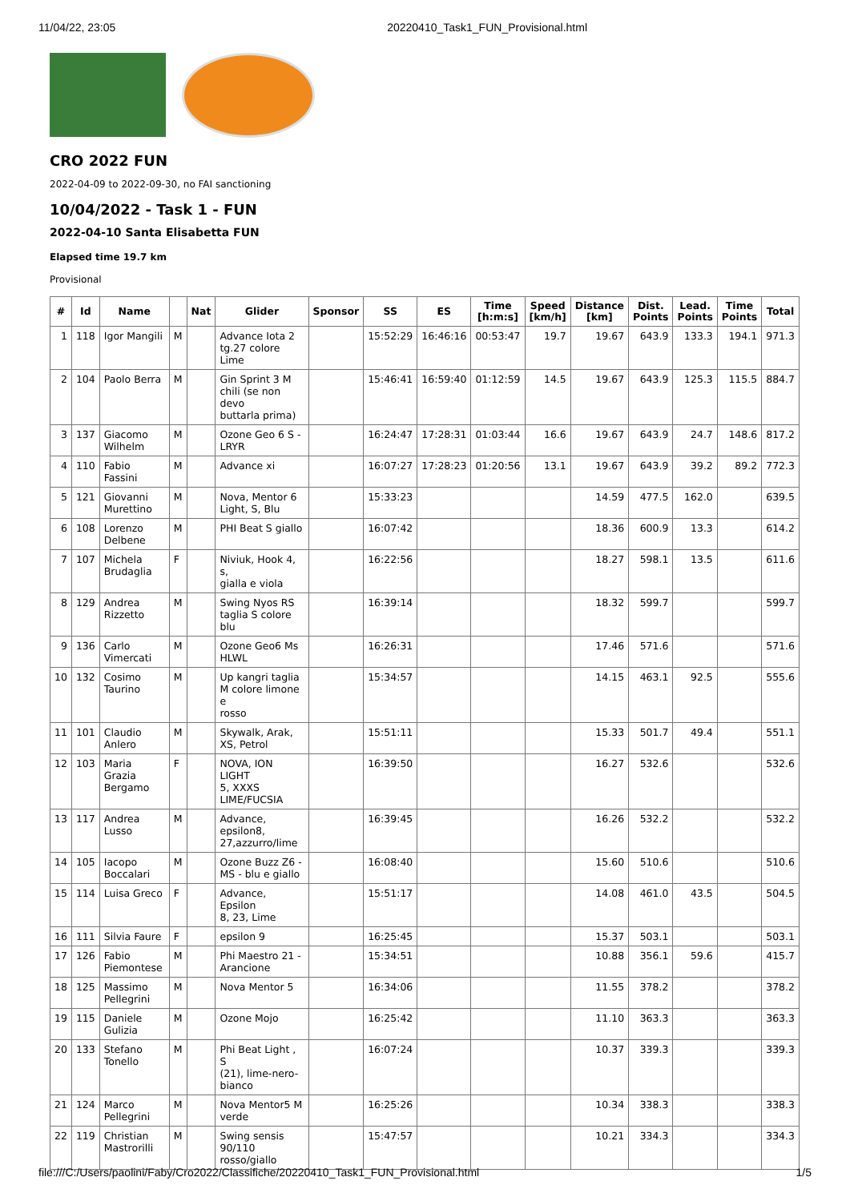11/04/22, 23:05 20220410_Task1_FUN_Provisional.html
CRO 2022 FUN
2022-04-09 to 2022-09-30, no FAI sanctioning
10/04/2022 - Task 1 - FUN
2022-04-10 Santa Elisabetta FUN
Elapsed time 19.7 km
Provisional
| # | Id | Name | | Nat | Glider | Sponsor | SS | ES | Time [h:m:s] | Speed [km/h] | Distance [km] | Dist. Points | Lead. Points | Time Points | Total |
| --- | --- | --- | --- | --- | --- | --- | --- | --- | --- | --- | --- | --- | --- | --- | --- |
| 1 | 118 | Igor Mangili | M | | Advance Iota 2 tg.27 colore Lime | | 15:52:29 | 16:46:16 | 00:53:47 | 19.7 | 19.67 | 643.9 | 133.3 | 194.1 | 971.3 |
| 2 | 104 | Paolo Berra | M | | Gin Sprint 3 M chili (se non devo buttarla prima) | | 15:46:41 | 16:59:40 | 01:12:59 | 14.5 | 19.67 | 643.9 | 125.3 | 115.5 | 884.7 |
| 3 | 137 | Giacomo Wilhelm | M | | Ozone Geo 6 S - LRYR | | 16:24:47 | 17:28:31 | 01:03:44 | 16.6 | 19.67 | 643.9 | 24.7 | 148.6 | 817.2 |
| 4 | 110 | Fabio Fassini | M | | Advance xi | | 16:07:27 | 17:28:23 | 01:20:56 | 13.1 | 19.67 | 643.9 | 39.2 | 89.2 | 772.3 |
| 5 | 121 | Giovanni Murettino | M | | Nova, Mentor 6 Light, S, Blu | | 15:33:23 | | | | 14.59 | 477.5 | 162.0 | | 639.5 |
| 6 | 108 | Lorenzo Delbene | M | | PHI Beat S giallo | | 16:07:42 | | | | 18.36 | 600.9 | 13.3 | | 614.2 |
| 7 | 107 | Michela Brudaglia | F | | Niviuk, Hook 4, s, gialla e viola | | 16:22:56 | | | | 18.27 | 598.1 | 13.5 | | 611.6 |
| 8 | 129 | Andrea Rizzetto | M | | Swing Nyos RS taglia S colore blu | | 16:39:14 | | | | 18.32 | 599.7 | | | 599.7 |
| 9 | 136 | Carlo Vimercati | M | | Ozone Geo6 Ms HLWL | | 16:26:31 | | | | 17.46 | 571.6 | | | 571.6 |
| 10 | 132 | Cosimo Taurino | M | | Up kangri taglia M colore limone e rosso | | 15:34:57 | | | | 14.15 | 463.1 | 92.5 | | 555.6 |
| 11 | 101 | Claudio Anlero | M | | Skywalk, Arak, XS, Petrol | | 15:51:11 | | | | 15.33 | 501.7 | 49.4 | | 551.1 |
| 12 | 103 | Maria Grazia Bergamo | F | | NOVA, ION LIGHT 5, XXXS LIME/FUCSIA | | 16:39:50 | | | | 16.27 | 532.6 | | | 532.6 |
| 13 | 117 | Andrea Lusso | M | | Advance, epsilon8, 27,azzurro/lime | | 16:39:45 | | | | 16.26 | 532.2 | | | 532.2 |
| 14 | 105 | Iacopo Boccalari | M | | Ozone Buzz Z6 - MS - blu e giallo | | 16:08:40 | | | | 15.60 | 510.6 | | | 510.6 |
| 15 | 114 | Luisa Greco | F | | Advance, Epsilon 8, 23, Lime | | 15:51:17 | | | | 14.08 | 461.0 | 43.5 | | 504.5 |
| 16 | 111 | Silvia Faure | F | | epsilon 9 | | 16:25:45 | | | | 15.37 | 503.1 | | | 503.1 |
| 17 | 126 | Fabio Piemontese | M | | Phi Maestro 21 - Arancione | | 15:34:51 | | | | 10.88 | 356.1 | 59.6 | | 415.7 |
| 18 | 125 | Massimo Pellegrini | M | | Nova Mentor 5 | | 16:34:06 | | | | 11.55 | 378.2 | | | 378.2 |
| 19 | 115 | Daniele Gulizia | M | | Ozone Mojo | | 16:25:42 | | | | 11.10 | 363.3 | | | 363.3 |
| 20 | 133 | Stefano Tonello | M | | Phi Beat Light , S (21), lime-nero- bianco | | 16:07:24 | | | | 10.37 | 339.3 | | | 339.3 |
| 21 | 124 | Marco Pellegrini | M | | Nova Mentor5 M verde | | 16:25:26 | | | | 10.34 | 338.3 | | | 338.3 |
| 22 | 119 | Christian Mastrorilli | M | | Swing sensis 90/110 rosso/giallo | | 15:47:57 | | | | 10.21 | 334.3 | | | 334.3 |
file:///C:/Users/paolini/Faby/Cro2022/Classifiche/20220410_Task1_FUN_Provisional.html 1/5